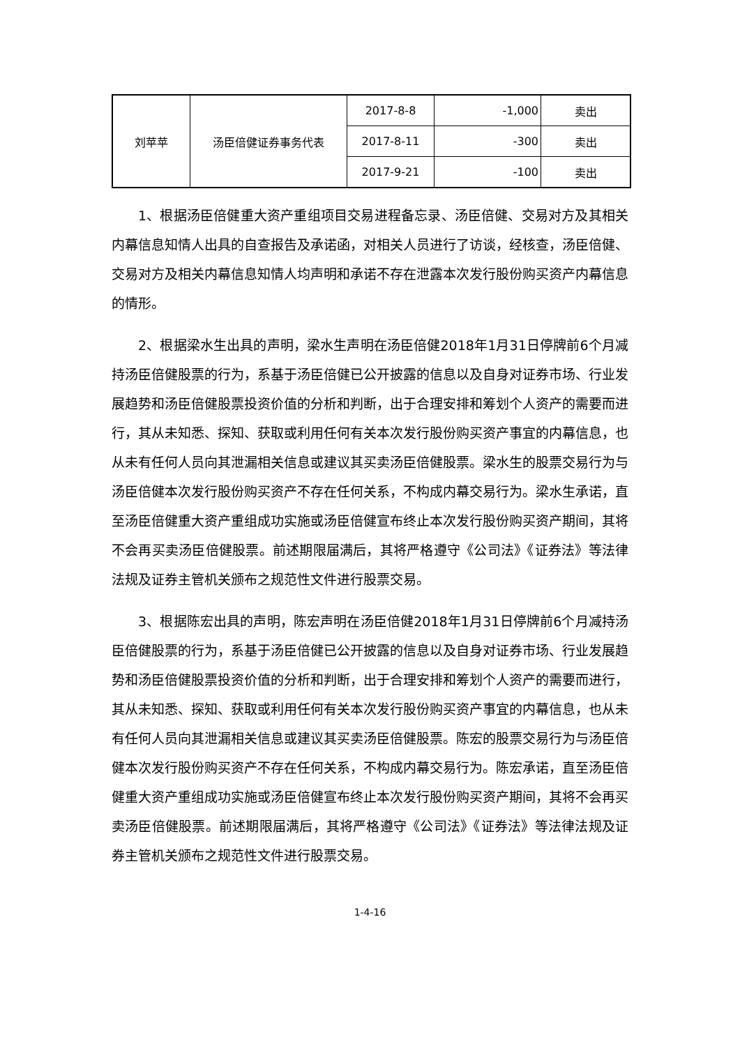| 刘苹苹 | 汤臣倍健证券事务代表 | 2017-8-8 | -1,000 | 卖出 |
| | | 2017-8-11 | -300 | 卖出 |
| | | 2017-9-21 | -100 | 卖出 |
1、根据汤臣倍健重大资产重组项目交易进程备忘录、汤臣倍健、交易对方及其相关内幕信息知情人出具的自查报告及承诺函，对相关人员进行了访谈，经核查，汤臣倍健、交易对方及相关内幕信息知情人均声明和承诺不存在泄露本次发行股份购买资产内幕信息的情形。
2、根据梁水生出具的声明，梁水生声明在汤臣倍健2018年1月31日停牌前6个月减持汤臣倍健股票的行为，系基于汤臣倍健已公开披露的信息以及自身对证券市场、行业发展趋势和汤臣倍健股票投资价值的分析和判断，出于合理安排和筹划个人资产的需要而进行，其从未知悉、探知、获取或利用任何有关本次发行股份购买资产事宜的内幕信息，也从未有任何人员向其泄漏相关信息或建议其买卖汤臣倍健股票。梁水生的股票交易行为与汤臣倍健本次发行股份购买资产不存在任何关系，不构成内幕交易行为。梁水生承诺，直至汤臣倍健重大资产重组成功实施或汤臣倍健宣布终止本次发行股份购买资产期间，其将不会再买卖汤臣倍健股票。前述期限届满后，其将严格遵守《公司法》《证券法》等法律法规及证券主管机关颁布之规范性文件进行股票交易。
3、根据陈宏出具的声明，陈宏声明在汤臣倍健2018年1月31日停牌前6个月减持汤臣倍健股票的行为，系基于汤臣倍健已公开披露的信息以及自身对证券市场、行业发展趋势和汤臣倍健股票投资价值的分析和判断，出于合理安排和筹划个人资产的需要而进行，其从未知悉、探知、获取或利用任何有关本次发行股份购买资产事宜的内幕信息，也从未有任何人员向其泄漏相关信息或建议其买卖汤臣倍健股票。陈宏的股票交易行为与汤臣倍健本次发行股份购买资产不存在任何关系，不构成内幕交易行为。陈宏承诺，直至汤臣倍健重大资产重组成功实施或汤臣倍健宣布终止本次发行股份购买资产期间，其将不会再买卖汤臣倍健股票。前述期限届满后，其将严格遵守《公司法》《证券法》等法律法规及证券主管机关颁布之规范性文件进行股票交易。
1-4-16